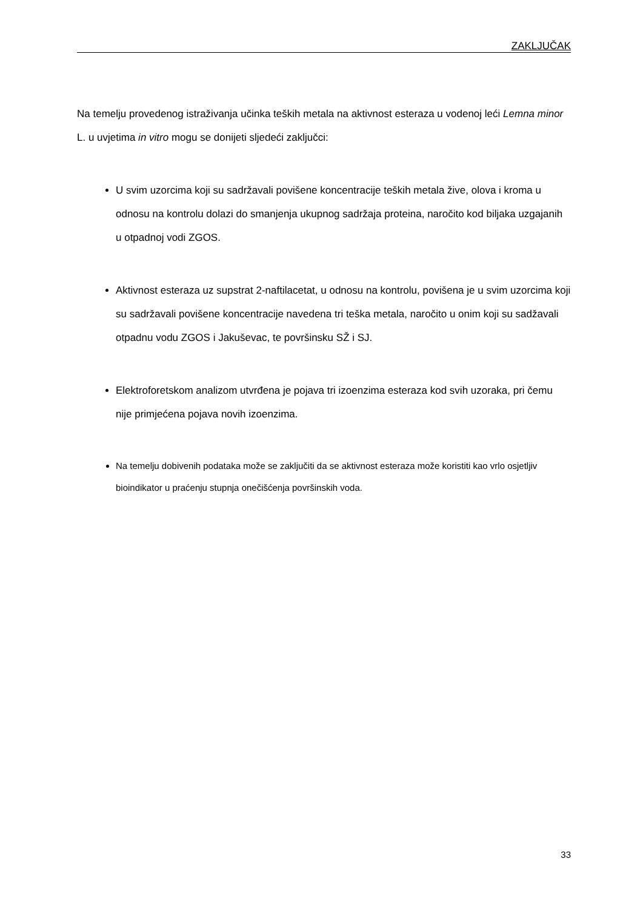ZAKLJUČAK
Na temelju provedenog istraživanja učinka teških metala na aktivnost esteraza u vodenoj leći Lemna minor L. u uvjetima in vitro mogu se donijeti sljedeći zaključci:
U svim uzorcima koji su sadržavali povišene koncentracije teških metala žive, olova i kroma u odnosu na kontrolu dolazi do smanjenja ukupnog sadržaja proteina, naročito kod biljaka uzgajanih u otpadnoj vodi ZGOS.
Aktivnost esteraza uz supstrat 2-naftilacetat, u odnosu na kontrolu, povišena je u svim uzorcima koji su sadržavali povišene koncentracije navedena tri teška metala, naročito u onim koji su sadžavali otpadnu vodu ZGOS i Jakuševac, te površinsku SŽ i SJ.
Elektroforetskom analizom utvrđena je pojava tri izoenzima esteraza kod svih uzoraka, pri čemu nije primjećena pojava novih izoenzima.
Na temelju dobivenih podataka može se zaključiti da se aktivnost esteraza može koristiti kao vrlo osjetljiv bioindikator u praćenju stupnja onečišćenja površinskih voda.
33